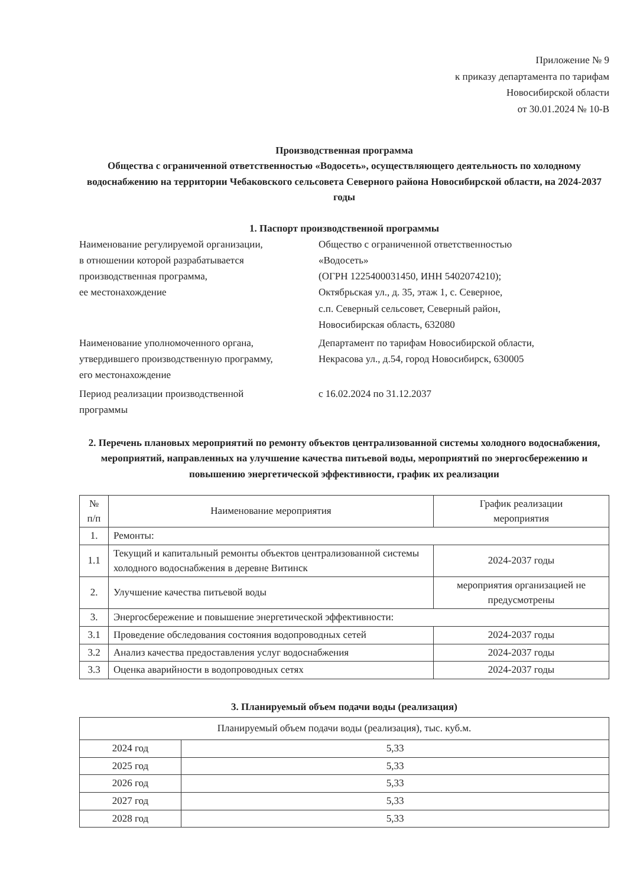Приложение № 9
к приказу департамента по тарифам
Новосибирской области
от 30.01.2024 № 10-В
Производственная программа
Общества с ограниченной ответственностью «Водосеть», осуществляющего деятельность по холодному водоснабжению на территории Чебаковского сельсовета Северного района Новосибирской области, на 2024-2037 годы
1. Паспорт производственной программы
Наименование регулируемой организации,
в отношении которой разрабатывается
производственная программа,
ее местонахождение
Общество с ограниченной ответственностью
«Водосеть»
(ОГРН 1225400031450, ИНН 5402074210);
Октябрьская ул., д. 35, этаж 1, с. Северное,
с.п. Северный сельсовет, Северный район,
Новосибирская область, 632080
Наименование уполномоченного органа,
утвердившего производственную программу,
его местонахождение
Департамент по тарифам Новосибирской области,
Некрасова ул., д.54, город Новосибирск, 630005
Период реализации производственной
программы
с 16.02.2024 по 31.12.2037
2. Перечень плановых мероприятий по ремонту объектов централизованной системы холодного водоснабжения, мероприятий, направленных на улучшение качества питьевой воды, мероприятий по энергосбережению и повышению энергетической эффективности, график их реализации
| № п/п | Наименование мероприятия | График реализации мероприятия |
| --- | --- | --- |
| 1. | Ремонты: | |
| 1.1 | Текущий и капитальный ремонты объектов централизованной системы холодного водоснабжения в деревне Витинск | 2024-2037 годы |
| 2. | Улучшение качества питьевой воды | мероприятия организацией не предусмотрены |
| 3. | Энергосбережение и повышение энергетической эффективности: | |
| 3.1 | Проведение обследования состояния водопроводных сетей | 2024-2037 годы |
| 3.2 | Анализ качества предоставления услуг водоснабжения | 2024-2037 годы |
| 3.3 | Оценка аварийности в водопроводных сетях | 2024-2037 годы |
3. Планируемый объем подачи воды (реализация)
| Планируемый объем подачи воды (реализация), тыс. куб.м. | |
| 2024 год | 5,33 |
| 2025 год | 5,33 |
| 2026 год | 5,33 |
| 2027 год | 5,33 |
| 2028 год | 5,33 |